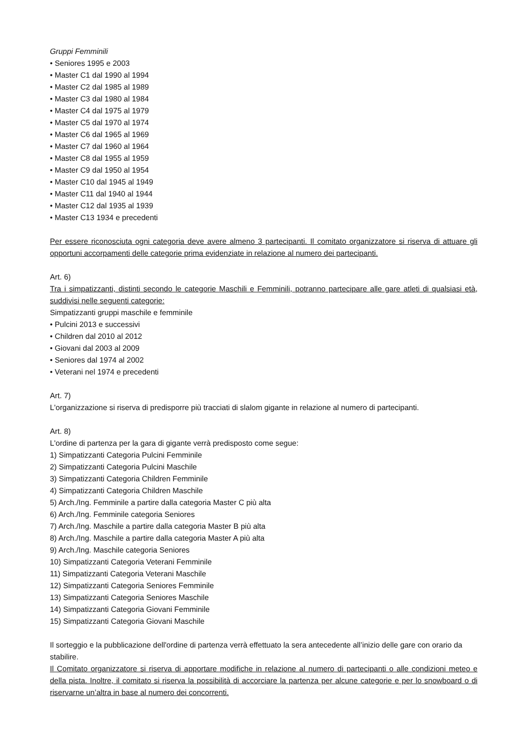Gruppi Femminili
• Seniores 1995 e 2003
• Master C1 dal 1990 al 1994
• Master C2 dal 1985 al 1989
• Master C3 dal 1980 al 1984
• Master C4 dal 1975 al 1979
• Master C5 dal 1970 al 1974
• Master C6 dal 1965 al 1969
• Master C7 dal 1960 al 1964
• Master C8 dal 1955 al 1959
• Master C9 dal 1950 al 1954
• Master C10 dal 1945 al 1949
• Master C11 dal 1940 al 1944
• Master C12 dal 1935 al 1939
• Master C13 1934 e precedenti
Per essere riconosciuta ogni categoria deve avere almeno 3 partecipanti. Il comitato organizzatore si riserva di attuare gli opportuni accorpamenti delle categorie prima evidenziate in relazione al numero dei partecipanti.
Art. 6)
Tra i simpatizzanti, distinti secondo le categorie Maschili e Femminili, potranno partecipare alle gare atleti di qualsiasi età, suddivisi nelle seguenti categorie:
Simpatizzanti gruppi maschile e femminile
• Pulcini 2013 e successivi
• Children dal 2010 al 2012
• Giovani dal 2003 al 2009
• Seniores dal 1974 al 2002
• Veterani nel 1974 e precedenti
Art. 7)
L'organizzazione si riserva di predisporre più tracciati di slalom gigante in relazione al numero di partecipanti.
Art. 8)
L'ordine di partenza per la gara di gigante verrà predisposto come segue:
1) Simpatizzanti Categoria Pulcini Femminile
2) Simpatizzanti Categoria Pulcini Maschile
3) Simpatizzanti Categoria Children Femminile
4) Simpatizzanti Categoria Children Maschile
5) Arch./Ing. Femminile a partire dalla categoria Master C più alta
6) Arch./Ing. Femminile categoria Seniores
7) Arch./Ing. Maschile a partire dalla categoria Master B più alta
8) Arch./Ing. Maschile a partire dalla categoria Master A più alta
9) Arch./Ing. Maschile categoria Seniores
10) Simpatizzanti Categoria Veterani Femminile
11) Simpatizzanti Categoria Veterani Maschile
12) Simpatizzanti Categoria Seniores Femminile
13) Simpatizzanti Categoria Seniores Maschile
14) Simpatizzanti Categoria Giovani Femminile
15) Simpatizzanti Categoria Giovani Maschile
Il sorteggio e la pubblicazione dell'ordine di partenza verrà effettuato la sera antecedente all’inizio delle gare con orario da stabilire.
Il Comitato organizzatore si riserva di apportare modifiche in relazione al numero di partecipanti o alle condizioni meteo e della pista. Inoltre, il comitato si riserva la possibilità di accorciare la partenza per alcune categorie e per lo snowboard o di riservarne un’altra in base al numero dei concorrenti.